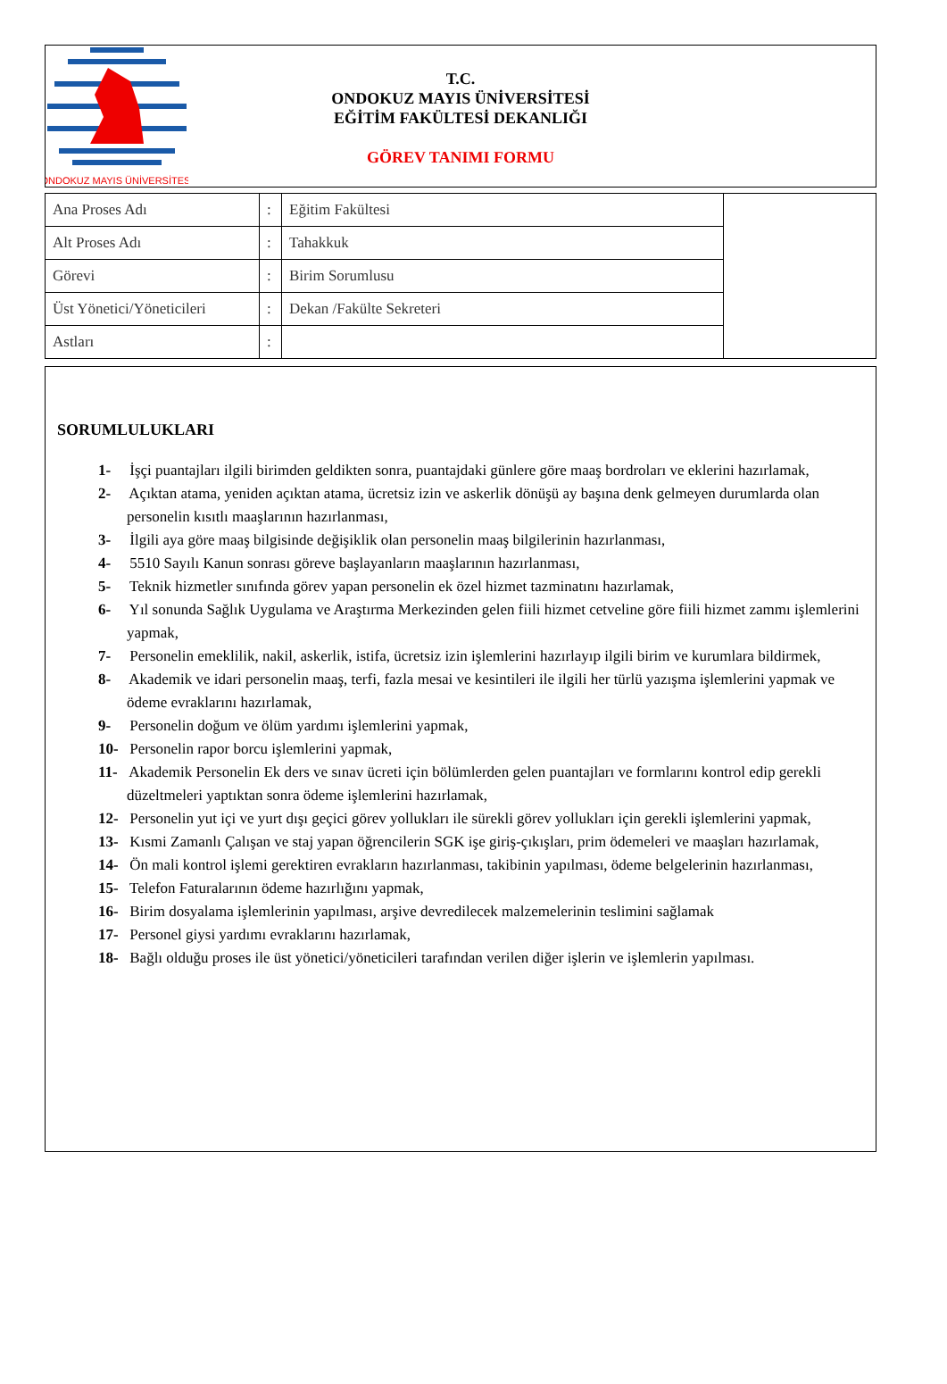ONDOKUZ MAYIS ÜNİVERSİTESİ
T.C.
ONDOKUZ MAYIS ÜNİVERSİTESİ
EĞİTİM FAKÜLTESİ DEKANLIĞI
GÖREV TANIMI FORMU
| Ana Proses Adı | : | Eğitim Fakültesi | |
| Alt Proses Adı | : | Tahakkuk | |
| Görevi | : | Birim Sorumlusu | |
| Üst Yönetici/Yöneticileri | : | Dekan /Fakülte Sekreteri | |
| Astları | : | | |
SORUMLULUKLARI
1- İşçi puantajları ilgili birimden geldikten sonra, puantajdaki günlere göre maaş bordroları ve eklerini hazırlamak,
2- Açıktan atama, yeniden açıktan atama, ücretsiz izin ve askerlik dönüşü ay başına denk gelmeyen durumlarda olan personelin kısıtlı maaşlarının hazırlanması,
3- İlgili aya göre maaş bilgisinde değişiklik olan personelin maaş bilgilerinin hazırlanması,
4- 5510 Sayılı Kanun sonrası göreve başlayanların maaşlarının hazırlanması,
5- Teknik hizmetler sınıfında görev yapan personelin ek özel hizmet tazminatını hazırlamak,
6- Yıl sonunda Sağlık Uygulama ve Araştırma Merkezinden gelen fiili hizmet cetveline göre fiili hizmet zammı işlemlerini yapmak,
7- Personelin emeklilik, nakil, askerlik, istifa, ücretsiz izin işlemlerini hazırlayıp ilgili birim ve kurumlara bildirmek,
8- Akademik ve idari personelin maaş, terfi, fazla mesai ve kesintileri ile ilgili her türlü yazışma işlemlerini yapmak ve ödeme evraklarını hazırlamak,
9- Personelin doğum ve ölüm yardımı işlemlerini yapmak,
10- Personelin rapor borcu işlemlerini yapmak,
11- Akademik Personelin Ek ders ve sınav ücreti için bölümlerden gelen puantajları ve formlarını kontrol edip gerekli düzeltmeleri yaptıktan sonra ödeme işlemlerini hazırlamak,
12- Personelin yut içi ve yurt dışı geçici görev yollukları ile sürekli görev yollukları için gerekli işlemlerini yapmak,
13- Kısmi Zamanlı Çalışan ve staj yapan öğrencilerin SGK işe giriş-çıkışları, prim ödemeleri ve maaşları hazırlamak,
14- Ön mali kontrol işlemi gerektiren evrakların hazırlanması, takibinin yapılması, ödeme belgelerinin hazırlanması,
15- Telefon Faturalarının ödeme hazırlığını yapmak,
16- Birim dosyalama işlemlerinin yapılması, arşive devredilecek malzemelerinin teslimini sağlamak
17- Personel giysi yardımı evraklarını hazırlamak,
18- Bağlı olduğu proses ile üst yönetici/yöneticileri tarafından verilen diğer işlerin ve işlemlerin yapılması.